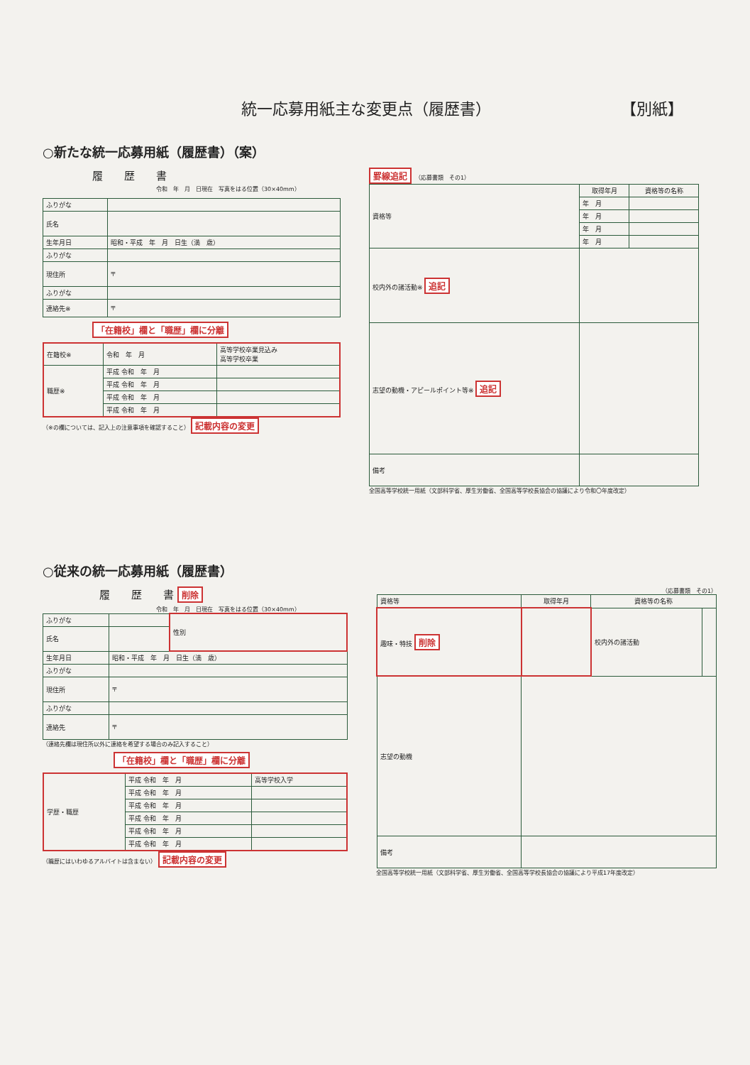統一応募用紙主な変更点（履歴書） 【別紙】
○新たな統一応募用紙（履歴書）（案）
履　　歴　　書
令和　年　月　日現在　写真をはる位置（30×40mm）
| ふりがな | |
| 氏名 | |
| 生年月日 | 昭和・平成 年 月 日生（満 歳） |
| ふりがな | |
| 現住所 | 〒 |
| ふりがな | |
| 連絡先※ | 〒 |
「在籍校」欄と「職歴」欄に分離
| 在籍校※ | 令和 年 月 | 高等学校卒業見込み 高等学校卒業 |
| 職歴※ | 平成 令和 年 月 | |
| | 平成 令和 年 月 | |
| | 平成 令和 年 月 | |
| | 平成 令和 年 月 | |
（※の欄については、記入上の注意事項を確認すること） 記載内容の変更
罫線追記
（応募書類　その1）
| 資格等 | 取得年月 | 資格等の名称 |
| | 年 月 | |
| | 年 月 | |
| | 年 月 | |
| | 年 月 | |
| 校内外の諸活動※ 追記 | | |
| 志望の動機・アピールポイント等※ 追記 | | |
| 備考 | | |
全国高等学校統一用紙（文部科学省、厚生労働省、全国高等学校長協会の協議により令和〇年度改定）
○従来の統一応募用紙（履歴書）
履　　歴　　書 削除
令和　年　月　日現在　写真をはる位置（30×40mm）
| ふりがな | | 性別 |
| 氏名 | | |
| 生年月日 | 昭和・平成 年 月 日生（満 歳） | |
| ふりがな | | |
| 現住所 | 〒 | |
| ふりがな | | |
| 連絡先 | 〒 | |
（連絡先欄は現住所以外に連絡を希望する場合のみ記入すること）
「在籍校」欄と「職歴」欄に分離
| 学歴・職歴 | 平成 令和 年 月 | 高等学校入学 |
| | 平成 令和 年 月 | |
| | 平成 令和 年 月 | |
| | 平成 令和 年 月 | |
| | 平成 令和 年 月 | |
| | 平成 令和 年 月 | |
（職歴にはいわゆるアルバイトは含まない） 記載内容の変更
（応募書類　その1）
| 資格等 | 取得年月 | 資格等の名称 | |
| 趣味・特技 削除 | | 校内外の諸活動 | |
| 志望の動機 | | | |
| 備考 | | | |
全国高等学校統一用紙（文部科学省、厚生労働省、全国高等学校長協会の協議により平成17年度改定）